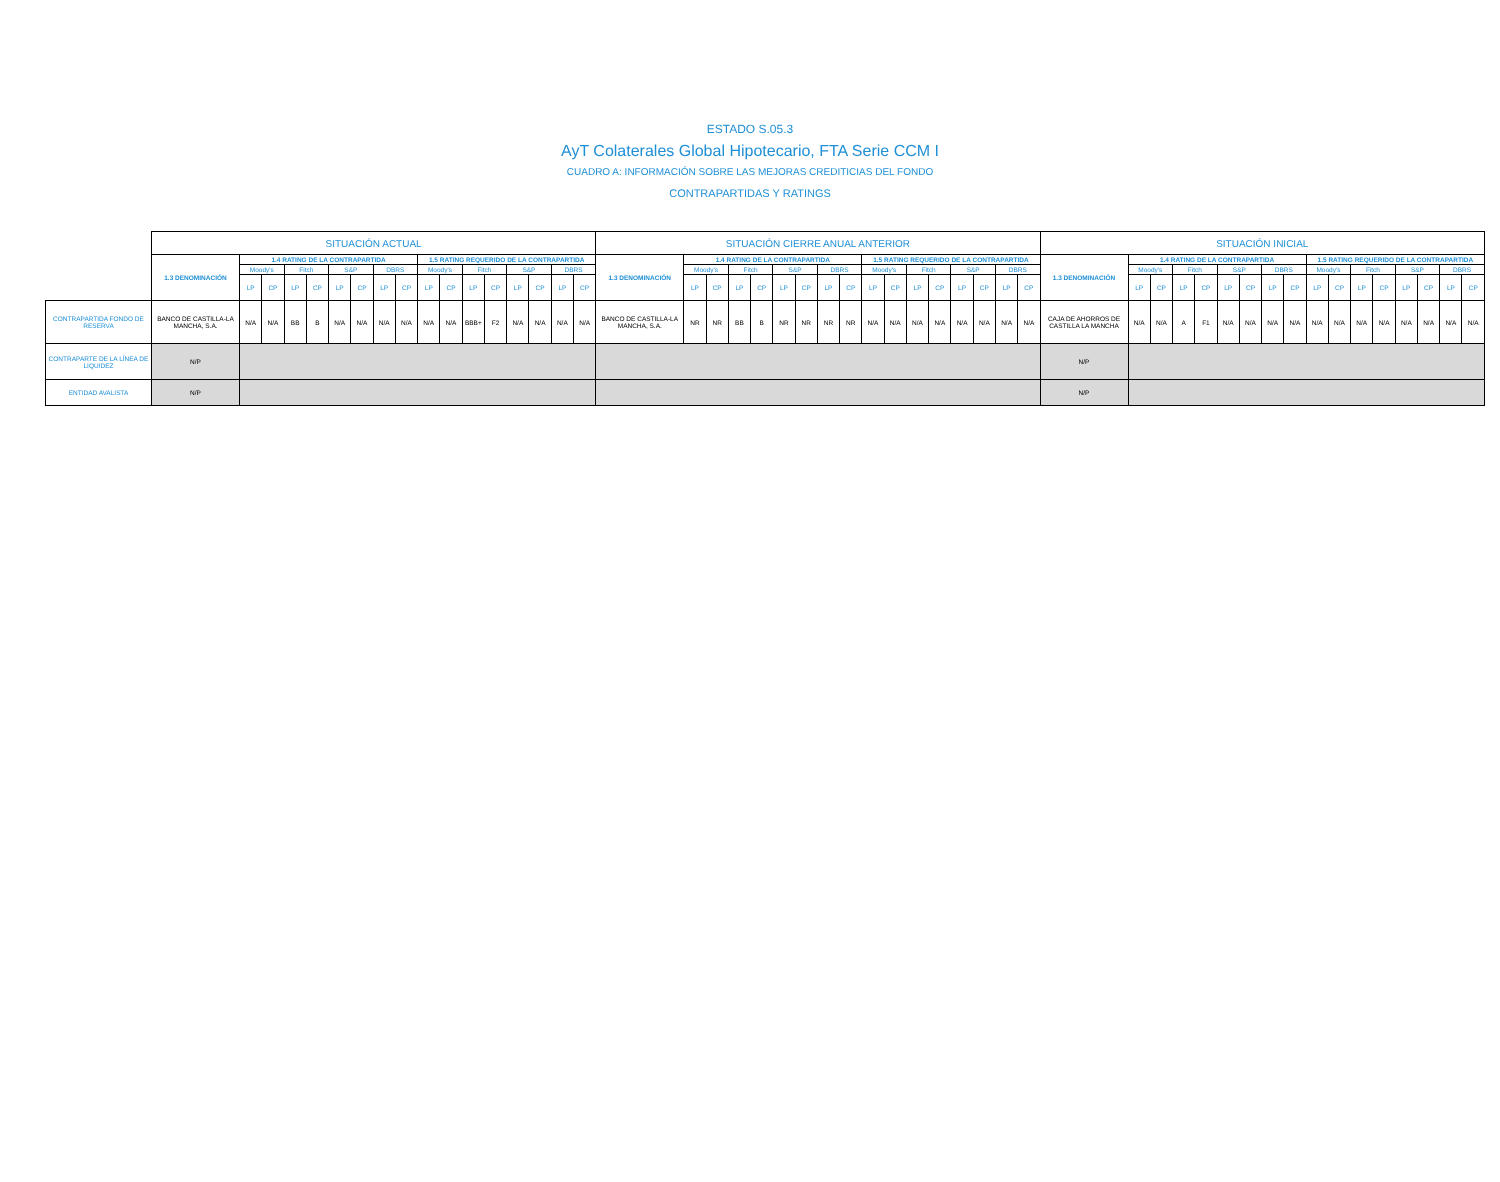ESTADO S.05.3
AyT Colaterales Global Hipotecario, FTA Serie CCM I
CUADRO A: INFORMACIÓN SOBRE LAS MEJORAS CREDITICIAS DEL FONDO
CONTRAPARTIDAS Y RATINGS
| | SITUACIÓN ACTUAL | | | | | | | | | | | | | | | | | SITUACIÓN CIERRE ANUAL ANTERIOR | | | | | | | | | | | | | | | | | SITUACIÓN INICIAL | | | | | | | | | | | | | | | | |
| --- | --- | --- | --- | --- | --- | --- | --- | --- | --- | --- | --- | --- | --- | --- | --- | --- | --- | --- | --- | --- | --- | --- | --- | --- | --- | --- | --- | --- | --- | --- | --- | --- | --- | --- | --- | --- | --- | --- | --- | --- | --- | --- | --- | --- | --- | --- | --- | --- | --- | --- | --- |
| | 1.3 DENOMINACIÓN | 1.4 RATING DE LA CONTRAPARTIDA | | | | | | | | 1.5 RATING REQUERIDO DE LA CONTRAPARTIDA | | | | | | | | 1.3 DENOMINACIÓN | 1.4 RATING DE LA CONTRAPARTIDA | | | | | | | | 1.5 RATING REQUERIDO DE LA CONTRAPARTIDA | | | | | | | | 1.3 DENOMINACIÓN | 1.4 RATING DE LA CONTRAPARTIDA | | | | | | | | 1.5 RATING REQUERIDO DE LA CONTRAPARTIDA | | | | | | | |
| | | Moody's | | Fitch | | S&P | | DBRS | | Moody's | | Fitch | | S&P | | DBRS | | | Moody's | | Fitch | | S&P | | DBRS | | Moody's | | Fitch | | S&P | | DBRS | | | Moody's | | Fitch | | S&P | | DBRS | | Moody's | | Fitch | | S&P | | DBRS | |
| | | LP | CP | LP | CP | LP | CP | LP | CP | LP | CP | LP | CP | LP | CP | LP | CP | | LP | CP | LP | CP | LP | CP | LP | CP | LP | CP | LP | CP | LP | CP | LP | CP | | LP | CP | LP | CP | LP | CP | LP | CP | LP | CP | LP | CP | LP | CP | LP | CP |
| CONTRAPARTIDA FONDO DE RESERVA | BANCO DE CASTILLA-LA MANCHA, S.A. | N/A | N/A | BB | B | N/A | N/A | N/A | N/A | N/A | N/A | BBB+ | F2 | N/A | N/A | N/A | N/A | BANCO DE CASTILLA-LA MANCHA, S.A. | NR | NR | BB | B | NR | NR | NR | NR | N/A | N/A | N/A | N/A | N/A | N/A | N/A | N/A | CAJA DE AHORROS DE CASTILLA LA MANCHA | N/A | N/A | A | F1 | N/A | N/A | N/A | N/A | N/A | N/A | N/A | N/A | N/A | N/A | N/A | N/A |
| CONTRAPARTE DE LA LÍNEA DE LIQUIDEZ | N/P | | | | | | | | | | | | | | | | | | | | | | | | | | | | | | | | | | N/P | | | | | | | | | | | | | | | | |
| ENTIDAD AVALISTA | N/P | | | | | | | | | | | | | | | | | | | | | | | | | | | | | | | | | | N/P | | | | | | | | | | | | | | | | |